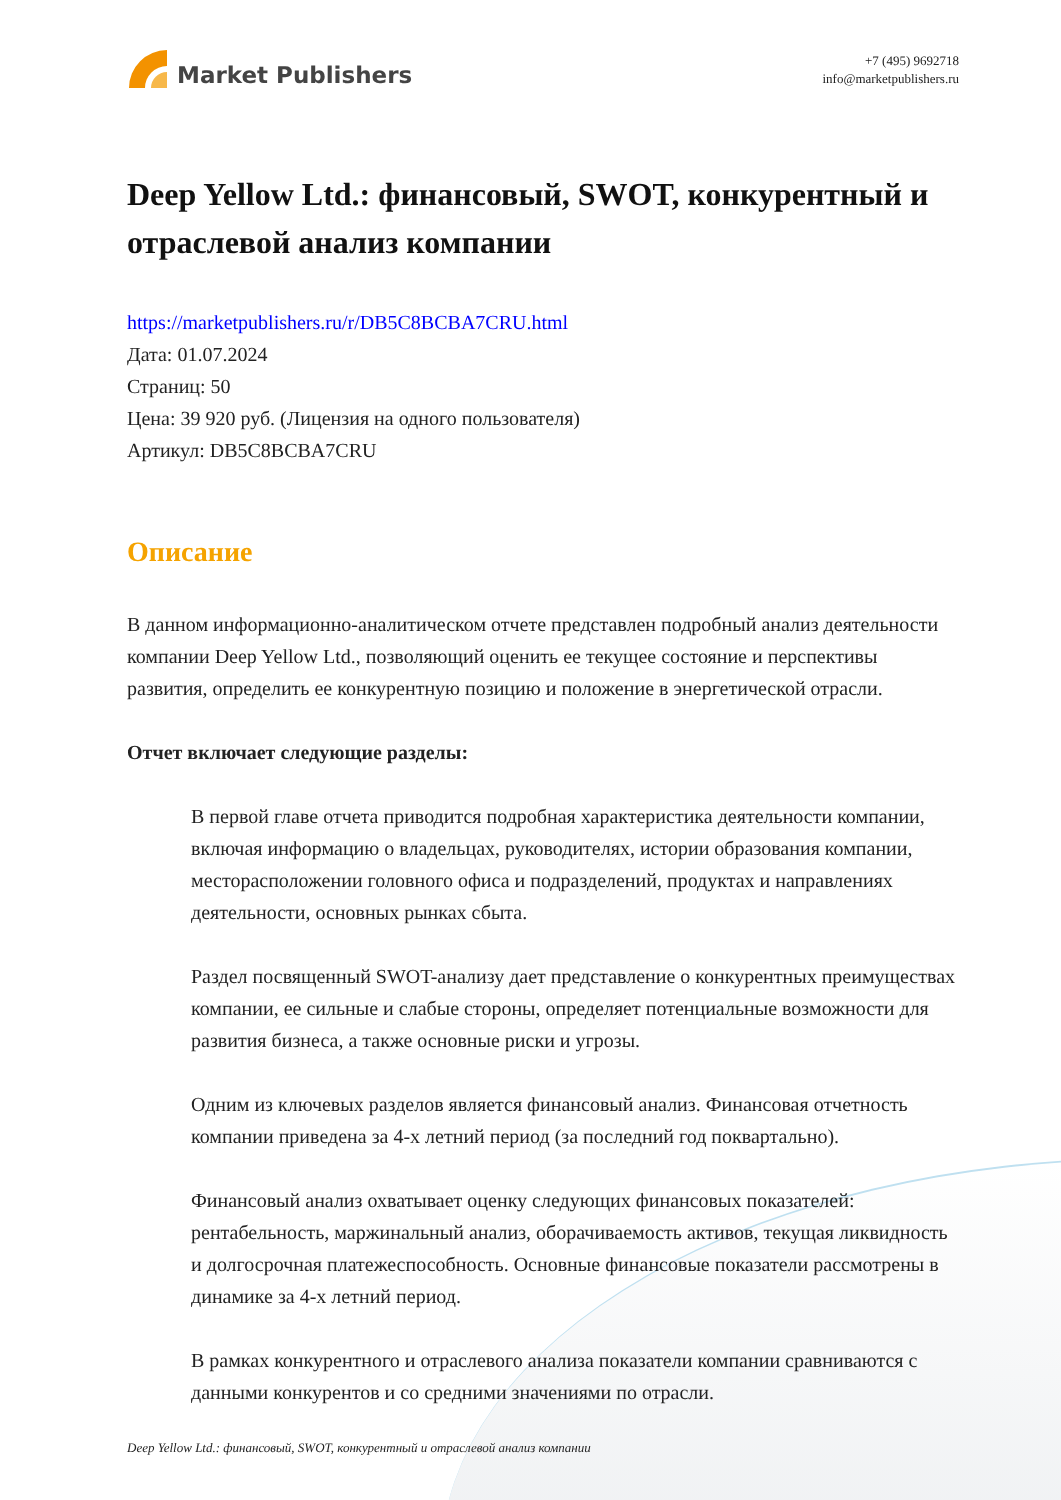Market Publishers
+7 (495) 9692718
info@marketpublishers.ru
Deep Yellow Ltd.: финансовый, SWOT, конкурентный и отраслевой анализ компании
https://marketpublishers.ru/r/DB5C8BCBA7CRU.html
Дата: 01.07.2024
Страниц: 50
Цена: 39 920 руб. (Лицензия на одного пользователя)
Артикул: DB5C8BCBA7CRU
Описание
В данном информационно-аналитическом отчете представлен подробный анализ деятельности компании Deep Yellow Ltd., позволяющий оценить ее текущее состояние и перспективы развития, определить ее конкурентную позицию и положение в энергетической отрасли.
Отчет включает следующие разделы:
В первой главе отчета приводится подробная характеристика деятельности компании, включая информацию о владельцах, руководителях, истории образования компании, месторасположении головного офиса и подразделений, продуктах и направлениях деятельности, основных рынках сбыта.
Раздел посвященный SWOT-анализу дает представление о конкурентных преимуществах компании, ее сильные и слабые стороны, определяет потенциальные возможности для развития бизнеса, а также основные риски и угрозы.
Одним из ключевых разделов является финансовый анализ. Финансовая отчетность компании приведена за 4-х летний период (за последний год поквартально).
Финансовый анализ охватывает оценку следующих финансовых показателей: рентабельность, маржинальный анализ, оборачиваемость активов, текущая ликвидность и долгосрочная платежеспособность. Основные финансовые показатели рассмотрены в динамике за 4-х летний период.
В рамках конкурентного и отраслевого анализа показатели компании сравниваются с данными конкурентов и со средними значениями по отрасли.
Deep Yellow Ltd.: финансовый, SWOT, конкурентный и отраслевой анализ компании